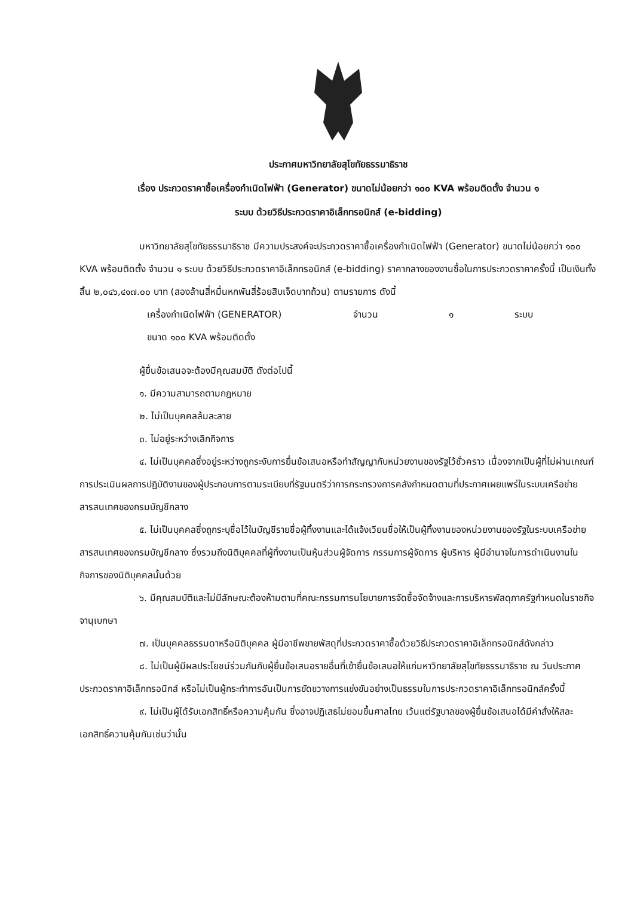ประกาศมหาวิทยาลัยสุโขทัยธรรมาธิราช
เรื่อง ประกวดราคาซื้อเครื่องกำเนิดไฟฟ้า (Generator) ขนาดไม่น้อยกว่า ๑๐๐ KVA พร้อมติดตั้ง จำนวน ๑
ระบบ ด้วยวิธีประกวดราคาอิเล็กทรอนิกส์ (e-bidding)
มหาวิทยาลัยสุโขทัยธรรมาธิราช มีความประสงค์จะประกวดราคาซื้อเครื่องกำเนิดไฟฟ้า (Generator) ขนาดไม่น้อยกว่า ๑๐๐ KVA พร้อมติดตั้ง จำนวน ๑ ระบบ ด้วยวิธีประกวดราคาอิเล็กทรอนิกส์ (e-bidding) ราคากลางของงานซื้อในการประกวดราคาครั้งนี้ เป็นเงินทั้งสิ้น ๒,๐๔๖,๔๑๗.๐๐ บาท (สองล้านสี่หมื่นหกพันสี่ร้อยสิบเจ็ดบาทถ้วน) ตามรายการ ดังนี้
เครื่องกำเนิดไฟฟ้า (GENERATOR) จำนวน ๑ ระบบ
ขนาด ๑๐๐ KVA พร้อมติดตั้ง
ผู้ยื่นข้อเสนอจะต้องมีคุณสมบัติ ดังต่อไปนี้
๑. มีความสามารถตามกฎหมาย
๒. ไม่เป็นบุคคลล้มละลาย
๓. ไม่อยู่ระหว่างเลิกกิจการ
๔. ไม่เป็นบุคคลซึ่งอยู่ระหว่างถูกระงับการยื่นข้อเสนอหรือทำสัญญากับหน่วยงานของรัฐไว้ชั่วคราว เนื่องจากเป็นผู้ที่ไม่ผ่านเกณฑ์การประเมินผลการปฏิบัติงานของผู้ประกอบการตามระเบียบที่รัฐมนตรีว่าการกระทรวงการคลังกำหนดตามที่ประกาศเผยแพร่ในระบบเครือข่ายสารสนเทศของกรมบัญชีกลาง
๕. ไม่เป็นบุคคลซึ่งถูกระบุชื่อไว้ในบัญชีรายชื่อผู้ทิ้งงานและได้แจ้งเวียนชื่อให้เป็นผู้ทิ้งงานของหน่วยงานของรัฐในระบบเครือข่ายสารสนเทศของกรมบัญชีกลาง ซึ่งรวมถึงนิติบุคคลที่ผู้ทิ้งงานเป็นหุ้นส่วนผู้จัดการ กรรมการผู้จัดการ ผู้บริหาร ผู้มีอำนาจในการดำเนินงานในกิจการของนิติบุคคลนั้นด้วย
๖. มีคุณสมบัติและไม่มีลักษณะต้องห้ามตามที่คณะกรรมการนโยบายการจัดซื้อจัดจ้างและการบริหารพัสดุภาครัฐกำหนดในราชกิจจานุเบกษา
๗. เป็นบุคคลธรรมดาหรือนิติบุคคล ผู้มีอาชีพขายพัสดุที่ประกวดราคาซื้อด้วยวิธีประกวดราคาอิเล็กทรอนิกส์ดังกล่าว
๘. ไม่เป็นผู้มีผลประโยชน์ร่วมกันกับผู้ยื่นข้อเสนอรายอื่นที่เข้ายื่นข้อเสนอให้แก่มหาวิทยาลัยสุโขทัยธรรมาธิราช ณ วันประกาศประกวดราคาอิเล็กทรอนิกส์ หรือไม่เป็นผู้กระทำการอันเป็นการขัดขวางการแข่งขันอย่างเป็นธรรมในการประกวดราคาอิเล็กทรอนิกส์ครั้งนี้
๙. ไม่เป็นผู้ได้รับเอกสิทธิ์หรือความคุ้มกัน ซึ่งอาจปฏิเสธไม่ยอมขึ้นศาลไทย เว้นแต่รัฐบาลของผู้ยื่นข้อเสนอได้มีคำสั่งให้สละเอกสิทธิ์ความคุ้มกันเช่นว่านั้น